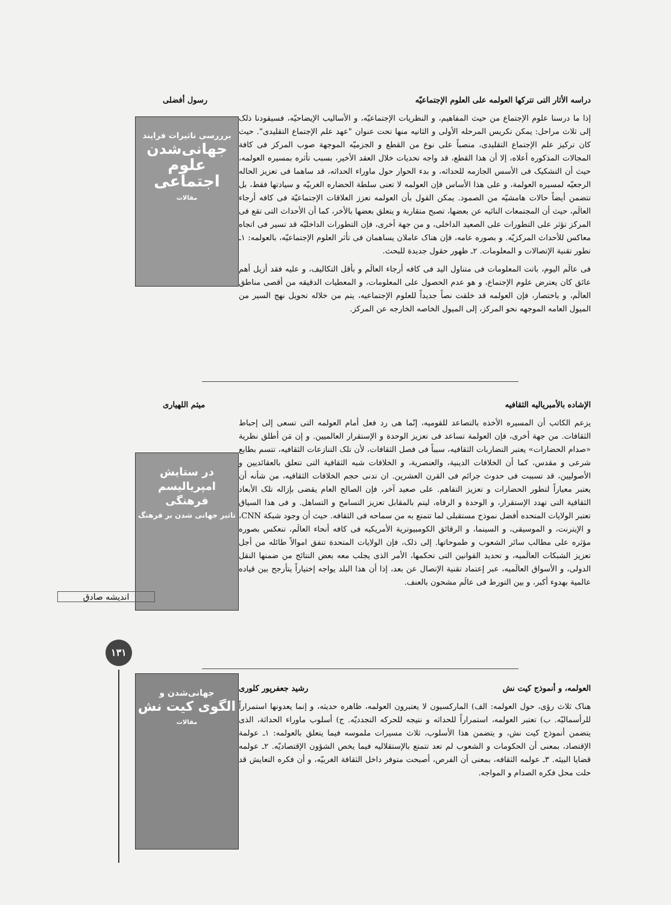دراسه الأثار التی تترکها العولمه علی العلوم الإجتماعیّه رسول أفضلی
برررسی تاثیرات فرایند
جهانی‌شدن
علوم اجتماعی
مقالات
إذا ما درسنا علوم الإجتماع من حیث المفاهیم، و النظریات الإجتماعیّه، و الأسالیب الإیضاحیّه، فسیقودنا ذلک إلی ثلاث مراحل: یمکن تکریس المرحله الأولی و الثانیه منها تحت عنوان "عهد علم الإجتماع التقلیدی". حیث کان ترکیز علم الإجتماع التقلیدی، منصباً علی نوع من القطع و الجزمیّه الموجهة صوب المرکز فی کافة المجالات المذکوره أعلاه، إلا أن هذا القطع، قد واجه تحدیات خلال العقد الأخیر، بسبب تأثره بمسیره العولمه، حیث أن التشکیک فی الأسس الجازمه للحداثه، و بدء الحوار حول ماوراء الحداثه، قد ساهما فی تعزیز الحاله الرجعیّه لمسیره العولمة، و علی هذا الأساس فإن العولمه لا تعنی سلطة الحضاره الغربیّه و سیادتها فقط، بل تتضمن أیضاً حالات هامشیّه من الصمود. یمکن القول بأن العولمه تعزز العلاقات الإجتماعیّة فی کافه أرجاء العالَم، حیث أن المجتمعات النائیه عن بعضها، تصبح متقاربة و یتعلق بعضها بالأخر، کما أن الأحداث التی تقع فی المرکز تؤثر علی التطورات علی الصعید الداخلی، و من جهة أخری، فإن التطورات الداخلیّه قد تسیر فی اتجاه معاکس للأحداث المرکزیّه. و بصوره عامه، فإن هناک عاملان یساهمان فی تأثر العلوم الإجتماعیّه، بالعولمه: ۱ـ تطور تقنیة الإتصالات و المعلومات. ۲ـ ظهور حقول جدیدة للبحث.
فی عالَم الیوم، باتت المعلومات فی متناول الید فی کافه أرجاء العالَم و بأقل التکالیف، و علیه فقد أزیل أهم عائق کان یعترض علوم الإجتماع، و هو عدم الحصول علی المعلومات، و المعطیات الدقیقه من أقصی مناطق العالَم، و باختصار، فإن العولمه قد خلقت نصاً جدیداً للعلوم الإجتماعیه، یتم من خلاله تحویل نهج السیر من المیول العامه الموجهه نحو المرکز، إلی المیول الخاصه الخارجه عن المرکز.
الإشاده بالأمبریالیه الثقافیه میثم اللهیاری
در ستایش
امپریالیسم فرهنگی
تاثیر جهانی شدن بر فرهنگ
یزعم الکاتب أن المسیره الأخذه بالتصاعد للقومیه، إنّما هی رد فعل أمام العولمه التی تسعی إلی إحباط الثقافات. من جهة أخری، فإن العولمة تساعد فی تعزیز الوحدة و الإستقرار العالمیین. و إن مَن أطلق نظریة «صدام الحضارات» یعتبر التضاربات الثقافیه، سبباً فی فصل الثقافات، لأن تلک التنازعات الثقافیه، تتسم بطابع شرعی و مقدس، کما أن الخلافات الدینیة، والعنصریة، و الخلافات شبه الثقافیة التی تتعلق بالعقائدیین و الأصولیین، قد تسببت فی حدوث جرائم فی القرن العشرین. ان تدنی حجم الخلافات الثقافیه، من شأنه أن یعتبر معیاراً لتطور الحضارات و تعزیز التفاهم. علی صعید آخر، فإن الصالح العام یقضی بإزاله تلک الأبعاد الثقافیة التی تهدد الإستقرار، و الوحدة و الرفاه، لیتم بالمقابل تعزیز التسامح و التساهل. و فی هذا السیاق تعتبر الولایات المتحده أفضل نموذج مستقبلی لما تتمتع به من سماحه فی الثقافه. حیث أن وجود شبکة CNN، و الإیترنت، و الموسیقی، و السینما، و الرقائق الکومبیوتریة الأمریکیه فی کافه أنحاء العالَم، تنعکس بصوره مؤثره علی مطالب سائر الشعوب و طموحاتها. إلی ذلک، فإن الولایات المتحدة تنفق اموالاً طائله من أجل تعزیز الشبکات العالَمیه، و تحدید القوانین التی تحکمها، الأمر الذی یجلب معه بعض النتائج من ضمنها النقل الدولی، و الأسواق العالَمیه، عبر إعتماد تقنیة الإتصال عن بعد، إذا أن هذا البلد یواجه إختیاراً یتأرجح بین قیاده عالمیة بهدوء أکبر، و بین التورط فی عالَم مشحون بالعنف.
اندیشه صادق
۱۳۱
جهانی‌شدن و
الگوی کیت نش
مقالات
العولمه، و أنموذج کیت نش رشید جعفرپور کلوری
هناک ثلاث رؤی، حول العولمه: الف) المارکسیون لا یعتبرون العولمه، ظاهره حدیثه، و إنما یعدونها استمراراً للرأسمالیّه. ب) تعتبر العولمه، استمراراً للحداثه و نتیجه للحرکه التجددیّه. ج) أسلوب ماوراء الحداثة، الذی یتضمن أنموذج کیت نش، و یتضمن هذا الأسلوب، ثلاث مسیرات ملموسه فیما یتعلق بالعولمه: ۱ـ عولمة الإقتصاد، بمعنی أن الحکومات و الشعوب لم تعد تتمتع بالإستقلالیه فیما یخص الشؤون الإقتصادیّه. ۲ـ عولمه قضایا البیئه. ۳ـ عولمه الثقافه، بمعنی أن الفرص، أصبحت متوفر داخل الثقافة الغربیّه، و أن فکره التعایش قد حلت محل فکره الصدام و المواجه.